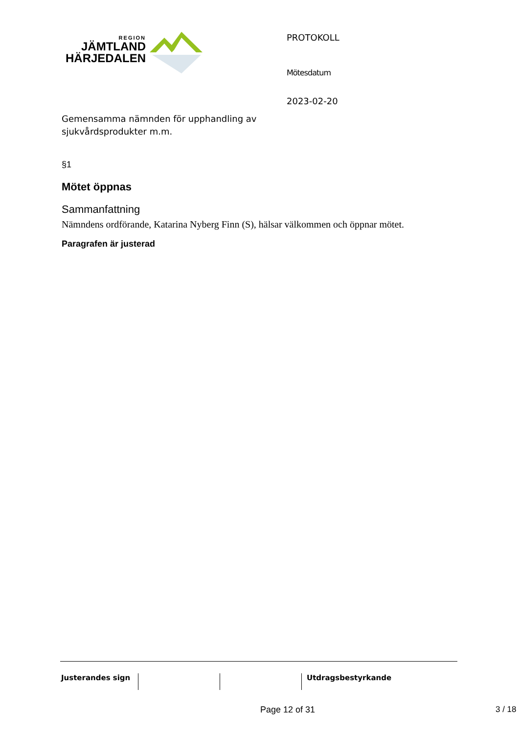REGION
JÄMTLAND
HÄRJEDALEN
Gemensamma nämnden för upphandling av sjukvårdsprodukter m.m.
PROTOKOLL
Mötesdatum
2023-02-20
§1
Mötet öppnas
Sammanfattning
Nämndens ordförande, Katarina Nyberg Finn (S), hälsar välkommen och öppnar mötet.
Paragrafen är justerad
Justerandes sign Utdragsbestyrkande
Page 12 of 31 3 / 18